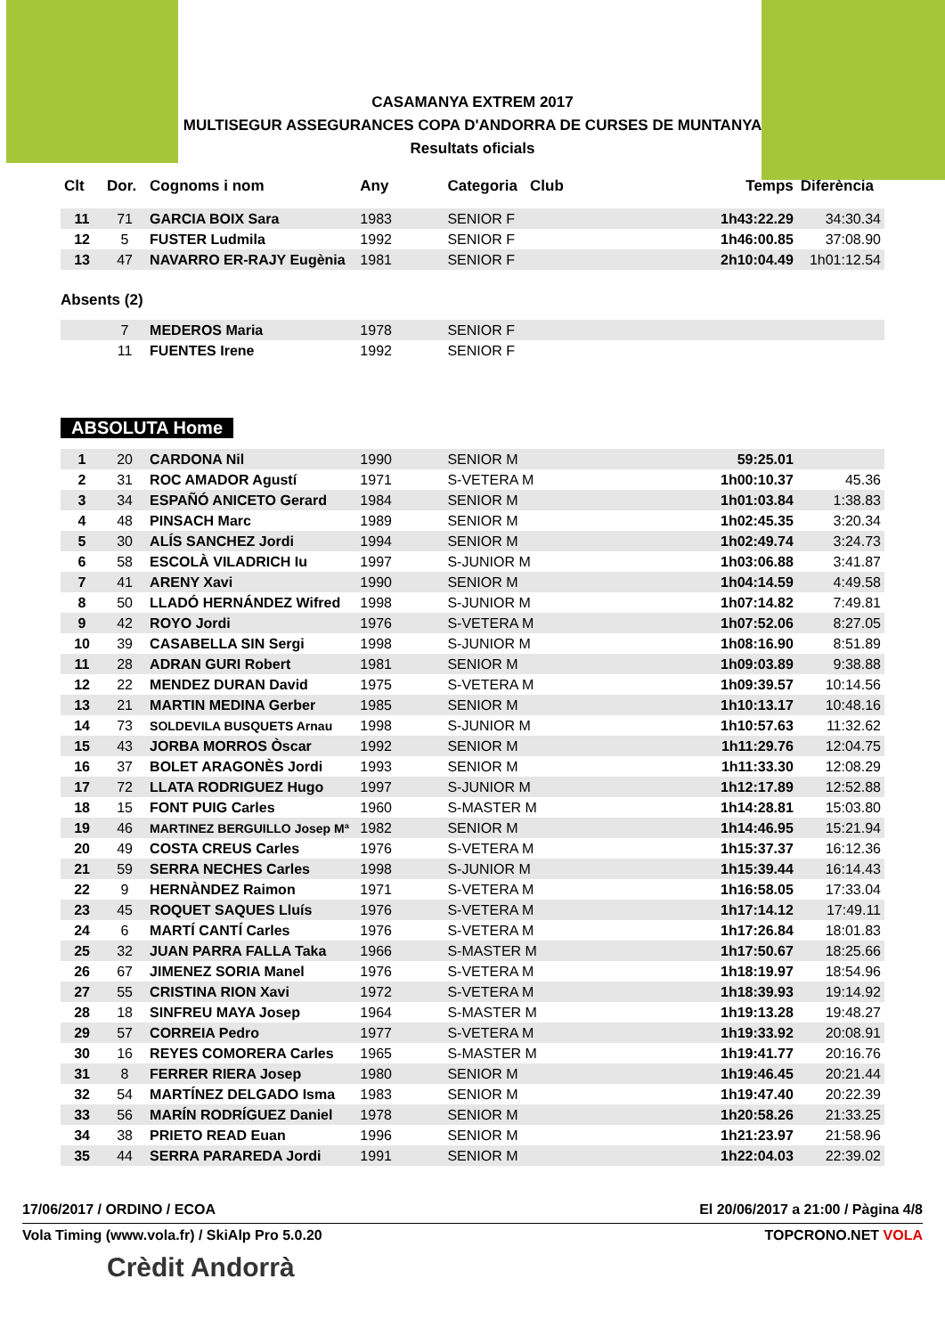CASAMANYA EXTREM 2017
MULTISEGUR ASSEGURANCES COPA D'ANDORRA DE CURSES DE MUNTANYA
Resultats oficials
| Clt | Dor. | Cognoms i nom | Any | Categoria Club | Temps | Diferència |
| --- | --- | --- | --- | --- | --- | --- |
| 11 | 71 | GARCIA BOIX Sara | 1983 | SENIOR F | 1h43:22.29 | 34:30.34 |
| 12 | 5 | FUSTER Ludmila | 1992 | SENIOR F | 1h46:00.85 | 37:08.90 |
| 13 | 47 | NAVARRO ER-RAJY Eugènia | 1981 | SENIOR F | 2h10:04.49 | 1h01:12.54 |
Absents (2)
| | 7 | MEDEROS Maria | 1978 | SENIOR F | | |
| | 11 | FUENTES Irene | 1992 | SENIOR F | | |
ABSOLUTA Home
| 1 | 20 | CARDONA Nil | 1990 | SENIOR M | 59:25.01 | |
| 2 | 31 | ROC AMADOR Agustí | 1971 | S-VETERA M | 1h00:10.37 | 45.36 |
| 3 | 34 | ESPAÑÓ ANICETO Gerard | 1984 | SENIOR M | 1h01:03.84 | 1:38.83 |
| 4 | 48 | PINSACH Marc | 1989 | SENIOR M | 1h02:45.35 | 3:20.34 |
| 5 | 30 | ALÍS SANCHEZ Jordi | 1994 | SENIOR M | 1h02:49.74 | 3:24.73 |
| 6 | 58 | ESCOLÀ VILADRICH Iu | 1997 | S-JUNIOR M | 1h03:06.88 | 3:41.87 |
| 7 | 41 | ARENY Xavi | 1990 | SENIOR M | 1h04:14.59 | 4:49.58 |
| 8 | 50 | LLADÓ HERNÁNDEZ Wifred | 1998 | S-JUNIOR M | 1h07:14.82 | 7:49.81 |
| 9 | 42 | ROYO Jordi | 1976 | S-VETERA M | 1h07:52.06 | 8:27.05 |
| 10 | 39 | CASABELLA SIN Sergi | 1998 | S-JUNIOR M | 1h08:16.90 | 8:51.89 |
| 11 | 28 | ADRAN GURI Robert | 1981 | SENIOR M | 1h09:03.89 | 9:38.88 |
| 12 | 22 | MENDEZ DURAN David | 1975 | S-VETERA M | 1h09:39.57 | 10:14.56 |
| 13 | 21 | MARTIN MEDINA Gerber | 1985 | SENIOR M | 1h10:13.17 | 10:48.16 |
| 14 | 73 | SOLDEVILA BUSQUETS Arnau | 1998 | S-JUNIOR M | 1h10:57.63 | 11:32.62 |
| 15 | 43 | JORBA MORROS Òscar | 1992 | SENIOR M | 1h11:29.76 | 12:04.75 |
| 16 | 37 | BOLET ARAGONÈS Jordi | 1993 | SENIOR M | 1h11:33.30 | 12:08.29 |
| 17 | 72 | LLATA RODRIGUEZ Hugo | 1997 | S-JUNIOR M | 1h12:17.89 | 12:52.88 |
| 18 | 15 | FONT PUIG Carles | 1960 | S-MASTER M | 1h14:28.81 | 15:03.80 |
| 19 | 46 | MARTINEZ BERGUILLO Josep Mª | 1982 | SENIOR M | 1h14:46.95 | 15:21.94 |
| 20 | 49 | COSTA CREUS Carles | 1976 | S-VETERA M | 1h15:37.37 | 16:12.36 |
| 21 | 59 | SERRA NECHES Carles | 1998 | S-JUNIOR M | 1h15:39.44 | 16:14.43 |
| 22 | 9 | HERNÀNDEZ Raimon | 1971 | S-VETERA M | 1h16:58.05 | 17:33.04 |
| 23 | 45 | ROQUET SAQUES Lluís | 1976 | S-VETERA M | 1h17:14.12 | 17:49.11 |
| 24 | 6 | MARTÍ CANTÍ Carles | 1976 | S-VETERA M | 1h17:26.84 | 18:01.83 |
| 25 | 32 | JUAN PARRA FALLA Taka | 1966 | S-MASTER M | 1h17:50.67 | 18:25.66 |
| 26 | 67 | JIMENEZ SORIA Manel | 1976 | S-VETERA M | 1h18:19.97 | 18:54.96 |
| 27 | 55 | CRISTINA RION Xavi | 1972 | S-VETERA M | 1h18:39.93 | 19:14.92 |
| 28 | 18 | SINFREU MAYA Josep | 1964 | S-MASTER M | 1h19:13.28 | 19:48.27 |
| 29 | 57 | CORREIA Pedro | 1977 | S-VETERA M | 1h19:33.92 | 20:08.91 |
| 30 | 16 | REYES COMORERA Carles | 1965 | S-MASTER M | 1h19:41.77 | 20:16.76 |
| 31 | 8 | FERRER RIERA Josep | 1980 | SENIOR M | 1h19:46.45 | 20:21.44 |
| 32 | 54 | MARTÍNEZ DELGADO Isma | 1983 | SENIOR M | 1h19:47.40 | 20:22.39 |
| 33 | 56 | MARÍN RODRÍGUEZ Daniel | 1978 | SENIOR M | 1h20:58.26 | 21:33.25 |
| 34 | 38 | PRIETO READ Euan | 1996 | SENIOR M | 1h21:23.97 | 21:58.96 |
| 35 | 44 | SERRA PARAREDA Jordi | 1991 | SENIOR M | 1h22:04.03 | 22:39.02 |
17/06/2017 / ORDINO / ECOA El 20/06/2017 a 21:00 / Pàgina 4/8
Vola Timing (www.vola.fr) / SkiAlp Pro 5.0.20 TOPCRONO.NET VOLA
Crèdit Andorrà